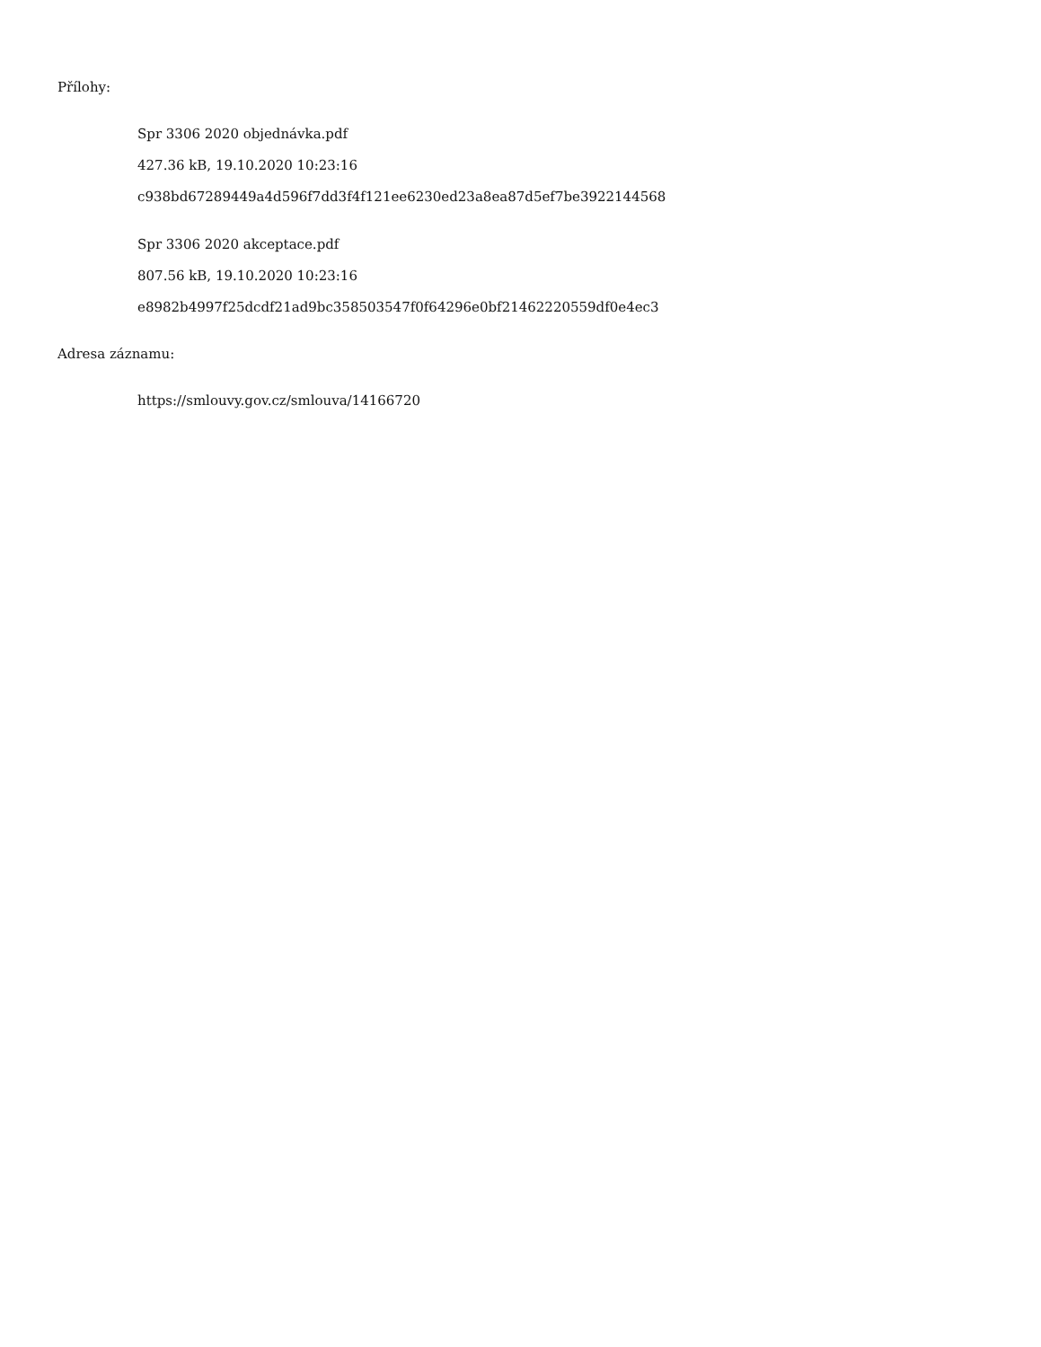Přílohy:
Spr 3306 2020 objednávka.pdf
427.36 kB, 19.10.2020 10:23:16
c938bd67289449a4d596f7dd3f4f121ee6230ed23a8ea87d5ef7be3922144568
Spr 3306 2020 akceptace.pdf
807.56 kB, 19.10.2020 10:23:16
e8982b4997f25dcdf21ad9bc358503547f0f64296e0bf21462220559df0e4ec3
Adresa záznamu:
https://smlouvy.gov.cz/smlouva/14166720